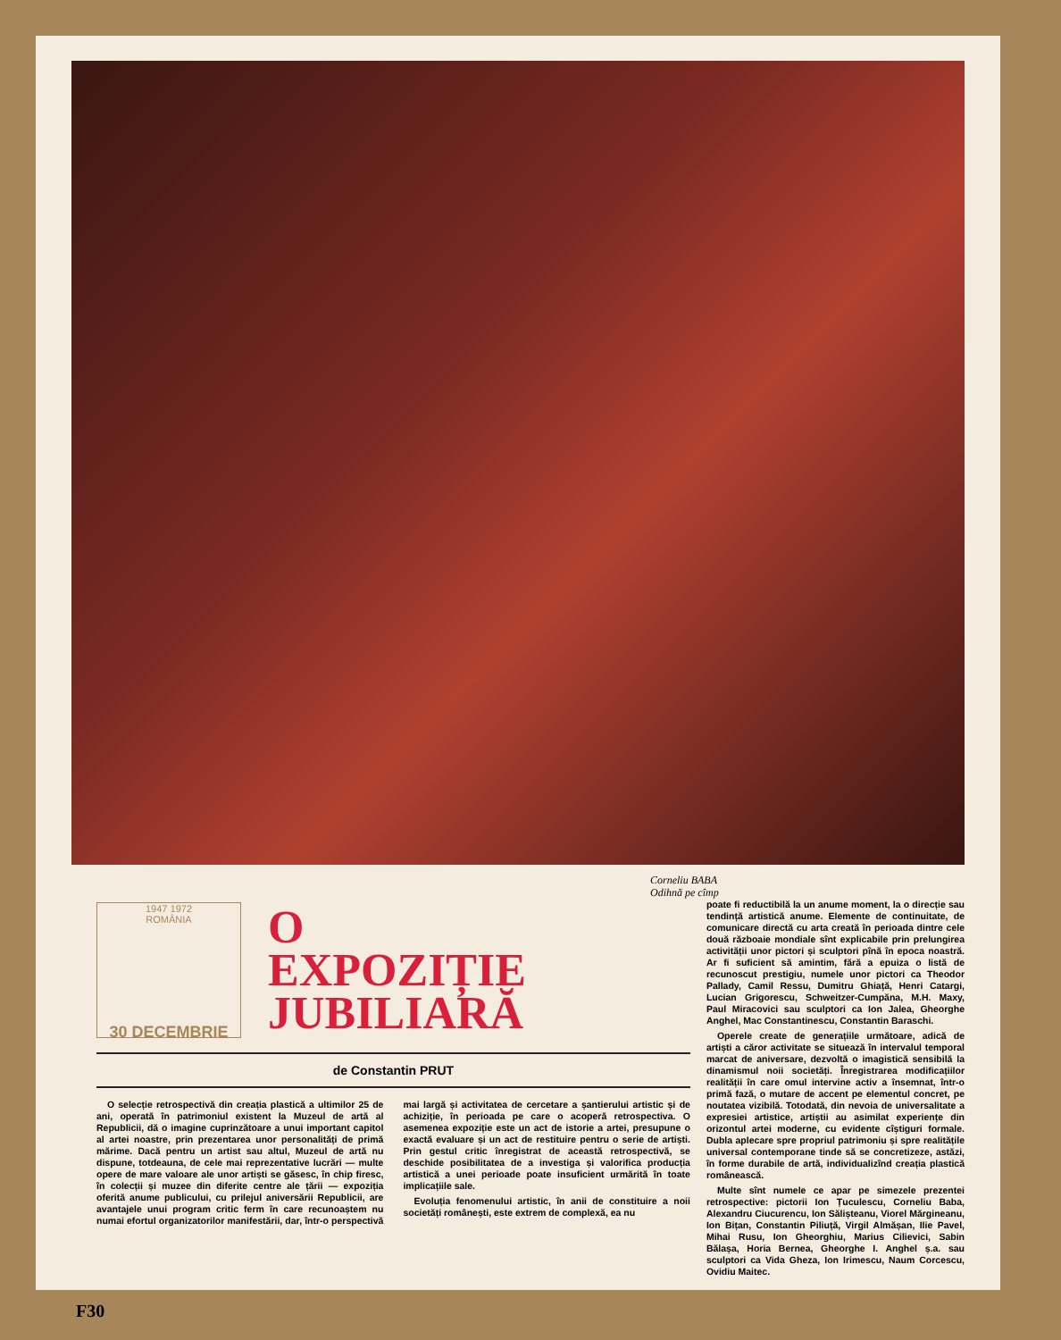Corneliu BABA
Odihnă pe cîmp
1947 1972
ROMÂNIA
30 DECEMBRIE
O
EXPOZIȚIE
JUBILIARĂ
de Constantin PRUT
O selecție retrospectivă din creația plastică a ultimilor 25 de ani, operată în patrimoniul existent la Muzeul de artă al Republicii, dă o imagine cuprinzătoare a unui important capitol al artei noastre, prin prezentarea unor personalități de primă mărime. Dacă pentru un artist sau altul, Muzeul de artă nu dispune, totdeauna, de cele mai reprezentative lucrări — multe opere de mare valoare ale unor artiști se găsesc, în chip firesc, în colecții și muzee din diferite centre ale țării — expoziția oferită anume publicului, cu prilejul aniversării Republicii, are avantajele unui program critic ferm în care recunoaștem nu numai efortul organizatorilor manifestării, dar, într-o perspectivă mai largă și activitatea de cercetare a șantierului artistic și de achiziție, în perioada pe care o acoperă retrospectiva. O asemenea expoziție este un act de istorie a artei, presupune o exactă evaluare și un act de restituire pentru o serie de artiști. Prin gestul critic înregistrat de această retrospectivă, se deschide posibilitatea de a investiga și valorifica producția artistică a unei perioade poate insuficient urmărită în toate implicațiile sale.
Evoluția fenomenului artistic, în anii de constituire a noii societăți românești, este extrem de complexă, ea nu
poate fi reductibilă la un anume moment, la o direcție sau tendință artistică anume. Elemente de continuitate, de comunicare directă cu arta creată în perioada dintre cele două războaie mondiale sînt explicabile prin prelungirea activității unor pictori și sculptori pînă în epoca noastră. Ar fi suficient să amintim, fără a epuiza o listă de recunoscut prestigiu, numele unor pictori ca Theodor Pallady, Camil Ressu, Dumitru Ghiață, Henri Catargi, Lucian Grigorescu, Schweitzer-Cumpăna, M.H. Maxy, Paul Miracovici sau sculptori ca Ion Jalea, Gheorghe Anghel, Mac Constantinescu, Constantin Baraschi.
Operele create de generațiile următoare, adică de artiști a căror activitate se situează în intervalul temporal marcat de aniversare, dezvoltă o imagistică sensibilă la dinamismul noii societăți. Înregistrarea modificațiilor realității în care omul intervine activ a însemnat, într-o primă fază, o mutare de accent pe elementul concret, pe noutatea vizibilă. Totodată, din nevoia de universalitate a expresiei artistice, artiștii au asimilat experiențe din orizontul artei moderne, cu evidente cîștiguri formale. Dubla aplecare spre propriul patrimoniu și spre realitățile universal contemporane tinde să se concretizeze, astăzi, în forme durabile de artă, individualizînd creația plastică românească.
Multe sînt numele ce apar pe simezele prezentei retrospective: pictorii Ion Țuculescu, Corneliu Baba, Alexandru Ciucurencu, Ion Sălișteanu, Viorel Mărgineanu, Ion Bițan, Constantin Piliuță, Virgil Almășan, Ilie Pavel, Mihai Rusu, Ion Gheorghiu, Marius Cilievici, Sabin Bălașa, Horia Bernea, Gheorghe I. Anghel ș.a. sau sculptori ca Vida Gheza, Ion Irimescu, Naum Corcescu, Ovidiu Maitec.
F30